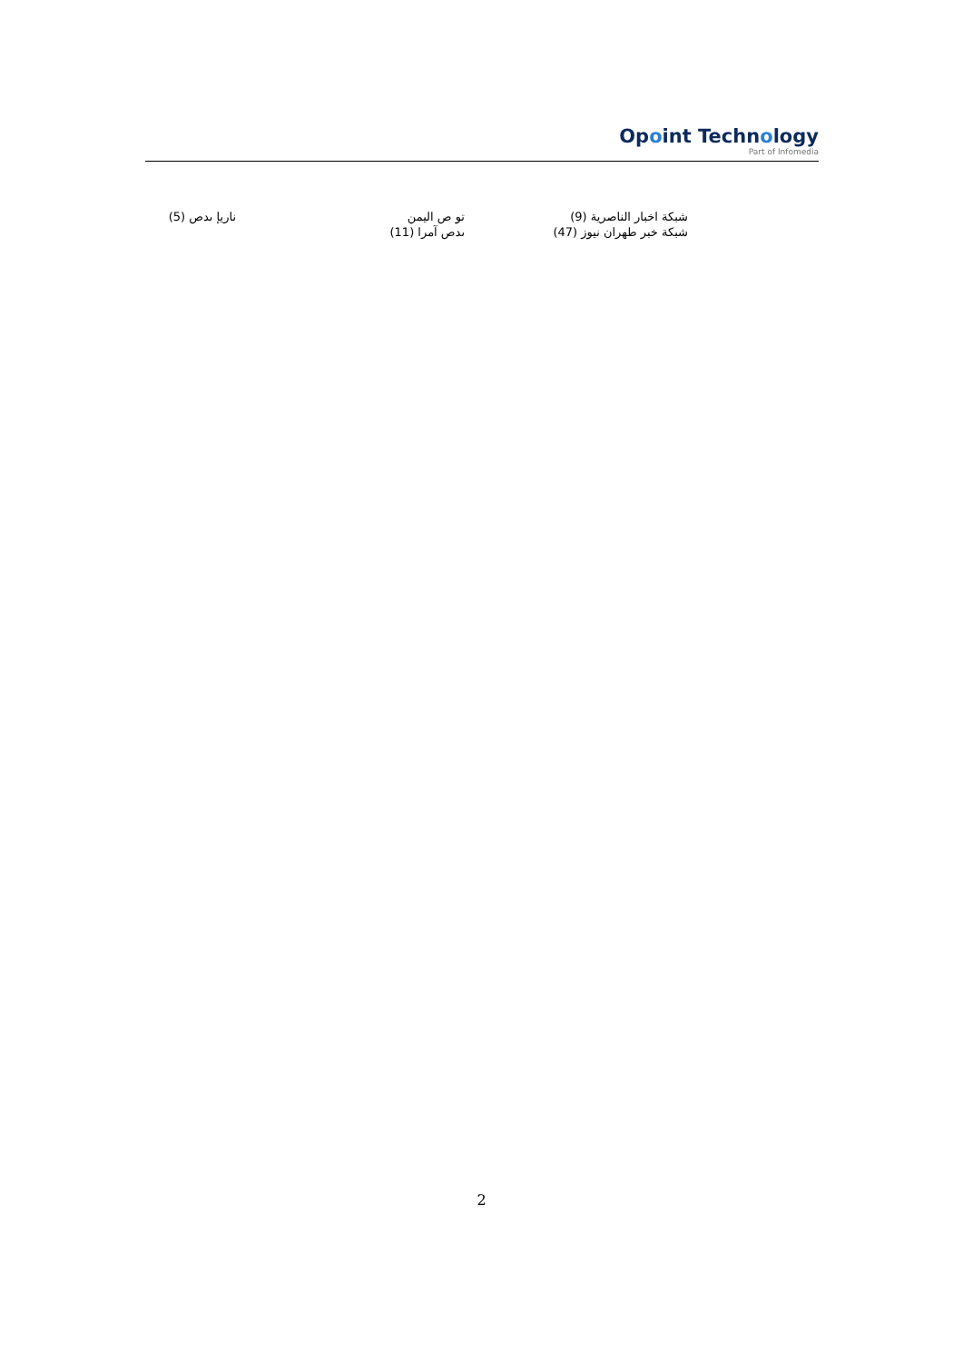Opoint Technology
Part of Infomedia
ناريإ ىدص (5)
تو ص اليمن
ىدص آمرا (11)
شبكة اخبار الناصرية (9)
شبكة خبر طهران نيوز (47)
2